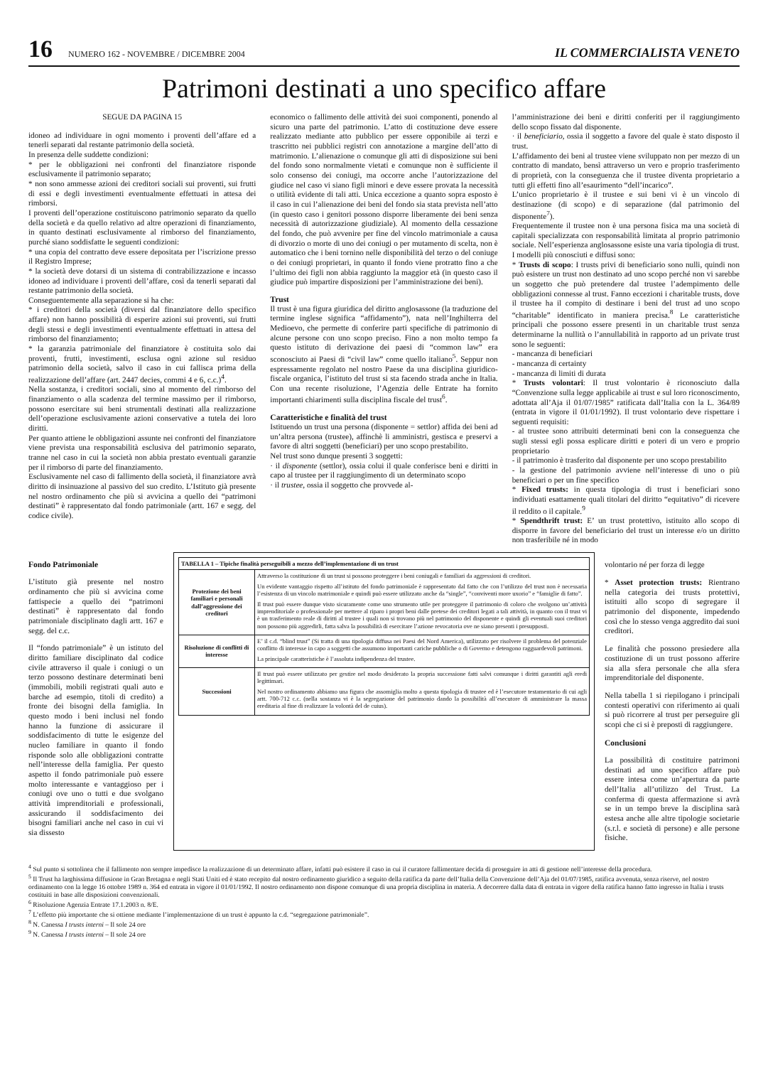16 NUMERO 162 - NOVEMBRE / DICEMBRE 2004 IL COMMERCIALISTA VENETO
Patrimoni destinati a uno specifico affare
SEGUE DA PAGINA 15
idoneo ad individuare in ogni momento i proventi dell’affare ed a tenerli separati dal restante patrimonio della società.
In presenza delle suddette condizioni:
* per le obbligazioni nei confronti del finanziatore risponde esclusivamente il patrimonio separato;
* non sono ammesse azioni dei creditori sociali sui proventi, sui frutti di essi e degli investimenti eventualmente effettuati in attesa dei rimborsi.
I proventi dell’operazione costituiscono patrimonio separato da quello della società e da quello relativo ad altre operazioni di finanziamento, in quanto destinati esclusivamente al rimborso del finanziamento, purché siano soddisfatte le seguenti condizioni:
* una copia del contratto deve essere depositata per l’iscrizione presso il Registro Imprese;
* la società deve dotarsi di un sistema di contrabilizzazione e incasso idoneo ad individuare i proventi dell’affare, così da tenerli separati dal restante patrimonio della società.
Conseguentemente alla separazione si ha che:
* i creditori della società (diversi dal finanziatore dello specifico affare) non hanno possibilità di esperire azioni sui proventi, sui frutti degli stessi e degli investimenti eventualmente effettuati in attesa del rimborso del finanziamento;
* la garanzia patrimoniale del finanziatore è costituita solo dai proventi, frutti, investimenti, esclusa ogni azione sul residuo patrimonio della società, salvo il caso in cui fallisca prima della realizzazione dell’affare (art. 2447 decies, commi 4 e 6, c.c.)<sup>4</sup>.
Nella sostanza, i creditori sociali, sino al momento del rimborso del finanziamento o alla scadenza del termine massimo per il rimborso, possono esercitare sui beni strumentali destinati alla realizzazione dell’operazione esclusivamente azioni conservative a tutela dei loro diritti.
Per quanto attiene le obbligazioni assunte nei confronti del finanziatore viene prevista una responsabilità esclusiva del patrimonio separato, tranne nel caso in cui la società non abbia prestato eventuali garanzie per il rimborso di parte del finanziamento.
Esclusivamente nel caso di fallimento della società, il finanziatore avrà diritto di insinuazione al passivo del suo credito. L’Istituto già presente nel nostro ordinamento che più si avvicina a quello dei “patrimoni destinati” è rappresentato dal fondo patrimoniale (artt. 167 e segg. del codice civile).
economico o fallimento delle attività dei suoi componenti, ponendo al sicuro una parte del patrimonio. L’atto di costituzione deve essere realizzato mediante atto pubblico per essere opponibile ai terzi e trascritto nei pubblici registri con annotazione a margine dell’atto di matrimonio. L’alienazione o comunque gli atti di disposizione sui beni del fondo sono normalmente vietati e comunque non è sufficiente il solo consenso dei coniugi, ma occorre anche l’autorizzazione del giudice nel caso vi siano figli minori e deve essere provata la necessità o utilità evidente di tali atti. Unica eccezione a quanto sopra esposto è il caso in cui l’alienazione dei beni del fondo sia stata prevista nell’atto (in questo caso i genitori possono disporre liberamente dei beni senza necessità di autorizzazione giudiziale). Al momento della cessazione del fondo, che può avvenire per fine del vincolo matrimoniale a causa di divorzio o morte di uno dei coniugi o per mutamento di scelta, non è automatico che i beni tornino nelle disponibilità del terzo o del coniuge o dei coniugi proprietari, in quanto il fondo viene protratto fino a che l’ultimo dei figli non abbia raggiunto la maggior età (in questo caso il giudice può impartire disposizioni per l’amministrazione dei beni).
Trust
Il trust è una figura giuridica del diritto anglosassone (la traduzione del termine inglese significa “affidamento”), nata nell’Inghilterra del Medioevo, che permette di conferire parti specifiche di patrimonio di alcune persone con uno scopo preciso. Fino a non molto tempo fa questo istituto di derivazione dei paesi di “common law” era sconosciuto ai Paesi di “civil law” come quello italiano<sup>5</sup>. Seppur non espressamente regolato nel nostro Paese da una disciplina giuridico-fiscale organica, l’istituto del trust si sta facendo strada anche in Italia. Con una recente risoluzione, l’Agenzia delle Entrate ha fornito importanti chiarimenti sulla disciplina fiscale del trust<sup>6</sup>.
Caratteristiche e finalità del trust
Istituendo un trust una persona (disponente = settlor) affida dei beni ad un’altra persona (trustee), affinchè li amministri, gestisca e preservi a favore di altri soggetti (beneficiari) per uno scopo prestabilito.
Nel trust sono dunque presenti 3 soggetti:
· il disponente (settlor), ossia colui il quale conferisce beni e diritti in capo al trustee per il raggiungimento di un determinato scopo
· il trustee, ossia il soggetto che provvede al-
l’amministrazione dei beni e diritti conferiti per il raggiungimento dello scopo fissato dal disponente.
· il beneficiario, ossia il soggetto a favore del quale è stato disposto il trust.
L’affidamento dei beni al trustee viene sviluppato non per mezzo di un contratto di mandato, bensì attraverso un vero e proprio trasferimento di proprietà, con la conseguenza che il trustee diventa proprietario a tutti gli effetti fino all’esaurimento “dell’incarico”.
L’unico proprietario è il trustee e sui beni vi è un vincolo di destinazione (di scopo) e di separazione (dal patrimonio del disponente<sup>7</sup>).
Frequentemente il trustee non è una persona fisica ma una società di capitali specializzata con responsabilità limitata al proprio patrimonio sociale. Nell’esperienza anglosassone esiste una varia tipologia di trust.
I modelli più conosciuti e diffusi sono:
* Trusts di scopo: I trusts privi di beneficiario sono nulli, quindi non può esistere un trust non destinato ad uno scopo perché non vi sarebbe un soggetto che può pretendere dal trustee l’adempimento delle obbligazioni connesse al trust. Fanno eccezioni i charitable trusts, dove il trustee ha il compito di destinare i beni del trust ad uno scopo “charitable” identificato in maniera precisa.<sup>8</sup> Le caratteristiche principali che possono essere presenti in un charitable trust senza determinarne la nullità o l’annullabilità in rapporto ad un private trust sono le seguenti:
- mancanza di beneficiari
- mancanza di certainty
- mancanza di limiti di durata
* Trusts volontari: Il trust volontario è riconosciuto dalla “Convenzione sulla legge applicabile ai trust e sul loro riconoscimento, adottata all’Aja il 01/07/1985” ratificata dall’Italia con la L. 364/89 (entrata in vigore il 01/01/1992). Il trust volontario deve rispettare i seguenti requisiti:
- al trustee sono attribuiti determinati beni con la conseguenza che sugli stessi egli possa esplicare diritti e poteri di un vero e proprio proprietario
- il patrimonio è trasferito dal disponente per uno scopo prestabilito
- la gestione del patrimonio avviene nell’interesse di uno o più beneficiari o per un fine specifico
* Fixed trusts: in questa tipologia di trust i beneficiari sono individuati esattamente quali titolari del diritto “equitativo” di ricevere il reddito o il capitale.<sup>9</sup>
* Spendthrift trust: E’ un trust protettivo, istituito allo scopo di disporre in favore del beneficiario del trust un interesse e/o un diritto non trasferibile né in modo
Fondo Patrimoniale
L’istituto già presente nel nostro ordinamento che più si avvicina come fattispecie a quello dei “patrimoni destinati” è rappresentato dal fondo patrimoniale disciplinato dagli artt. 167 e segg. del c.c.
Il “fondo patrimoniale” è un istituto del diritto familiare disciplinato dal codice civile attraverso il quale i coniugi o un terzo possono destinare determinati beni (immobili, mobili registrati quali auto e barche ad esempio, titoli di credito) a fronte dei bisogni della famiglia. In questo modo i beni inclusi nel fondo hanno la funzione di assicurare il soddisfacimento di tutte le esigenze del nucleo familiare in quanto il fondo risponde solo alle obbligazioni contratte nell’interesse della famiglia. Per questo aspetto il fondo patrimoniale può essere molto interessante e vantaggioso per i coniugi ove uno o tutti e due svolgano attività imprenditoriali e professionali, assicurando il soddisfacimento dei bisogni familiari anche nel caso in cui vi sia dissesto
| TABELLA 1 – Tipiche finalità perseguibili a mezzo dell’implementazione di un trust | |
| --- | --- |
| Protezione dei beni familiari e personali dall’aggressione dei creditori | Attraverso la costituzione di un trust si possono proteggere i beni coniugali e familiari da aggressioni di creditori. Un evidente vantaggio rispetto all’istituto del fondo patrimoniale è rappresentato dal fatto che con l’utilizzo del trust non è necessaria l’esistenza di un vincolo matrimoniale e quindi può essere utilizzato anche da “single”, “conviventi more uxorio” e “famiglie di fatto”. Il trust può essere dunque visto sicuramente come uno strumento utile per proteggere il patrimonio di coloro che svolgono un’attività imprenditoriale o professionale per mettere al riparo i propri beni dalle pretese dei creditori legati a tali attività, in quanto con il trust vi è un trasferimento reale di diritti al trustee i quali non si trovano più nel patrimonio del disponente e quindi gli eventuali suoi creditori non possono più aggredirli, fatta salva la possibilità di esercitare l’azione revocatoria ove ne siano presenti i presupposti. |
| Risoluzione di conflitti di interesse | E’ il c.d. “blind trust” (Si tratta di una tipologia diffusa nei Paesi del Nord America), utilizzato per risolvere il problema del potenziale conflitto di interesse in capo a soggetti che assumono importanti cariche pubbliche o di Governo e detengono ragguardevoli patrimoni. La principale caratteristiche è l’assoluta indipendenza del trustee. |
| Successioni | Il trust può essere utilizzato per gestire nel modo desiderato la propria successione fatti salvi comunque i diritti garantiti agli eredi legittimari. Nel nostro ordinamento abbiamo una figura che assomiglia molto a questa tipologia di trustee ed è l’esecutore testamentario di cui agli artt. 700-712 c.c. (nella sostanza vi è la segregazione del patrimonio dando la possibilità all’esecutore di amministrare la massa ereditaria al fine di realizzare la volontà del de cuius). |
volontario né per forza di legge
* Asset protection trusts: Rientrano nella categoria dei trusts protettivi, istituiti allo scopo di segregare il patrimonio del disponente, impedendo così che lo stesso venga aggredito dai suoi creditori.
Le finalità che possono presiedere alla costituzione di un trust possono afferire sia alla sfera personale che alla sfera imprenditoriale del disponente.
Nella tabella 1 si riepilogano i principali contesti operativi con riferimento ai quali si può ricorrere al trust per perseguire gli scopi che ci si è preposti di raggiungere.
Conclusioni
La possibilità di costituire patrimoni destinati ad uno specifico affare può essere intesa come un’apertura da parte dell’Italia all’utilizzo del Trust. La conferma di questa affermazione si avrà se in un tempo breve la disciplina sarà estesa anche alle altre tipologie societarie (s.r.l. e società di persone) e alle persone fisiche.
<sup>4</sup> Sul punto si sottolinea che il fallimento non sempre impedisce la realizzazione di un determinato affare, infatti può esistere il caso in cui il curatore fallimentare decida di proseguire in atti di gestione nell’interesse della procedura.
<sup>5</sup> Il Trust ha larghissima diffusione in Gran Bretagna e negli Stati Uniti ed è stato recepito dal nostro ordinamento giuridico a seguito della ratifica da parte dell’Italia della Convenzione dell’Aja del 01/07/1985, ratifica avvenuta, senza riserve, nel nostro ordinamento con la legge 16 ottobre 1989 n. 364 ed entrata in vigore il 01/01/1992. Il nostro ordinamento non dispone comunque di una propria disciplina in materia. A decorrere dalla data di entrata in vigore della ratifica hanno fatto ingresso in Italia i trusts costituiti in base alle disposizioni convenzionali.
<sup>6</sup> Risoluzione Agenzia Entrate 17.1.2003 n. 8/E.
<sup>7</sup> L’effetto più importante che si ottiene mediante l’implementazione di un trust è appunto la c.d. “segregazione patrimoniale”.
<sup>8</sup> N. Canessa I trusts interni – Il sole 24 ore
<sup>9</sup> N. Canessa I trusts interni – Il sole 24 ore